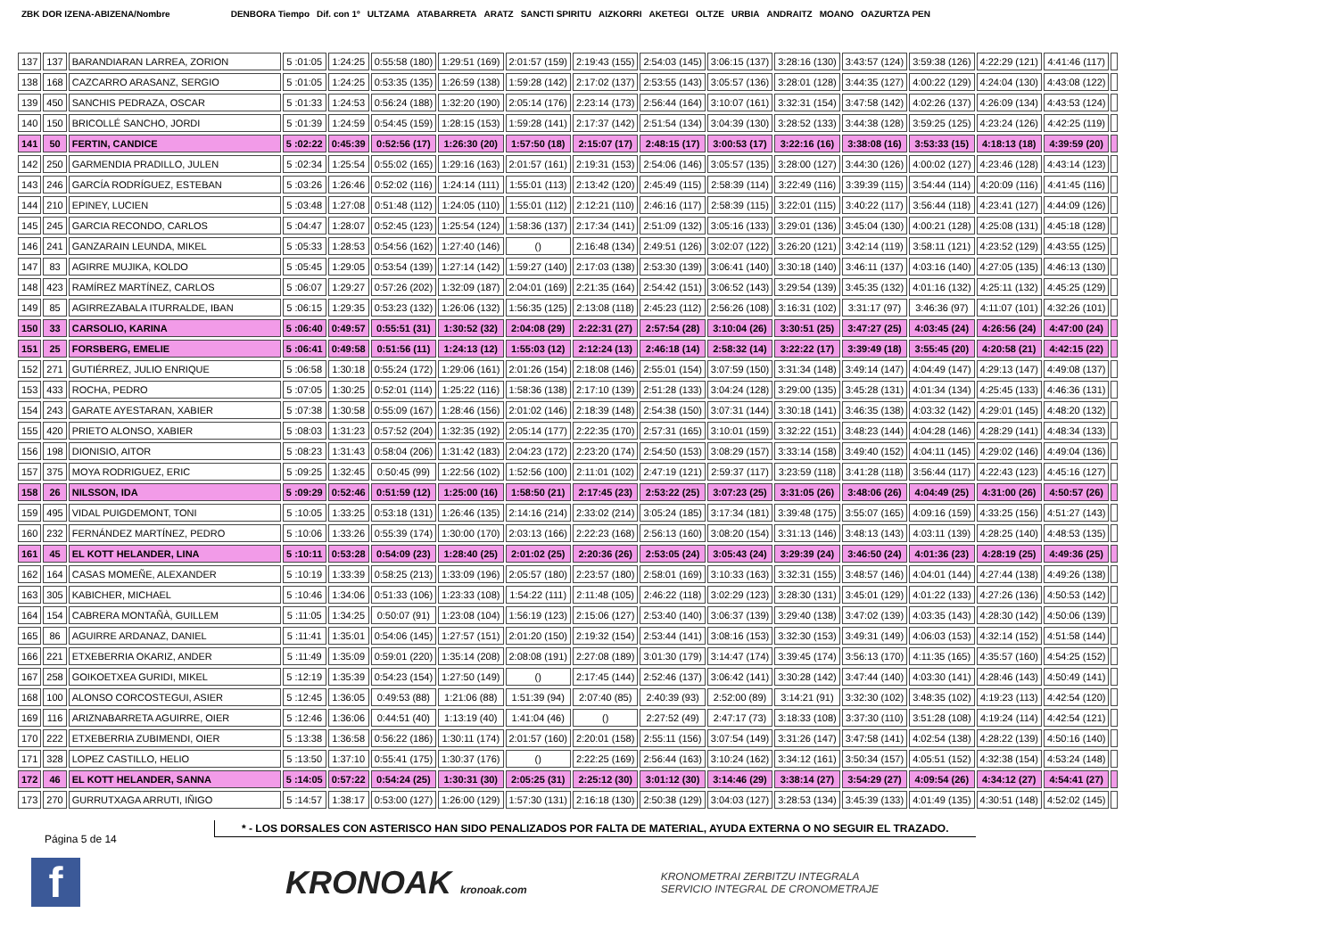ZBK DOR IZENA-ABIZENA/Nombre DENBORA Tiempo Dif. con 1º ULTZAMA ATABARRETA ARATZ SANCTI SPIRITU AIZKORRI AKETEGI OLTZE URBIA ANDRAITZ MOANO OAZURTZA PEN
| 137 | 137 | BARANDIARAN LARREA, ZORION | 5 :01:05 | 1:24:25 | 0:55:58 (180) | 1:29:51 (169) | 2:01:57 (159) | 2:19:43 (155) | 2:54:03 (145) | 3:06:15 (137) | 3:28:16 (130) | 3:43:57 (124) | 3:59:38 (126) | 4:22:29 (121) | 4:41:46 (117) | |
| 138 | 168 | CAZCARRO ARASANZ, SERGIO | 5 :01:05 | 1:24:25 | 0:53:35 (135) | 1:26:59 (138) | 1:59:28 (142) | 2:17:02 (137) | 2:53:55 (143) | 3:05:57 (136) | 3:28:01 (128) | 3:44:35 (127) | 4:00:22 (129) | 4:24:04 (130) | 4:43:08 (122) | |
| 139 | 450 | SANCHIS PEDRAZA, OSCAR | 5 :01:33 | 1:24:53 | 0:56:24 (188) | 1:32:20 (190) | 2:05:14 (176) | 2:23:14 (173) | 2:56:44 (164) | 3:10:07 (161) | 3:32:31 (154) | 3:47:58 (142) | 4:02:26 (137) | 4:26:09 (134) | 4:43:53 (124) | |
| 140 | 150 | BRICOLLÉ SANCHO, JORDI | 5 :01:39 | 1:24:59 | 0:54:45 (159) | 1:28:15 (153) | 1:59:28 (141) | 2:17:37 (142) | 2:51:54 (134) | 3:04:39 (130) | 3:28:52 (133) | 3:44:38 (128) | 3:59:25 (125) | 4:23:24 (126) | 4:42:25 (119) | |
| 141 | 50 | FERTIN, CANDICE | 5 :02:22 | 0:45:39 | 0:52:56 (17) | 1:26:30 (20) | 1:57:50 (18) | 2:15:07 (17) | 2:48:15 (17) | 3:00:53 (17) | 3:22:16 (16) | 3:38:08 (16) | 3:53:33 (15) | 4:18:13 (18) | 4:39:59 (20) | |
| 142 | 250 | GARMENDIA PRADILLO, JULEN | 5 :02:34 | 1:25:54 | 0:55:02 (165) | 1:29:16 (163) | 2:01:57 (161) | 2:19:31 (153) | 2:54:06 (146) | 3:05:57 (135) | 3:28:00 (127) | 3:44:30 (126) | 4:00:02 (127) | 4:23:46 (128) | 4:43:14 (123) | |
| 143 | 246 | GARCÍA RODRÍGUEZ, ESTEBAN | 5 :03:26 | 1:26:46 | 0:52:02 (116) | 1:24:14 (111) | 1:55:01 (113) | 2:13:42 (120) | 2:45:49 (115) | 2:58:39 (114) | 3:22:49 (116) | 3:39:39 (115) | 3:54:44 (114) | 4:20:09 (116) | 4:41:45 (116) | |
| 144 | 210 | EPINEY, LUCIEN | 5 :03:48 | 1:27:08 | 0:51:48 (112) | 1:24:05 (110) | 1:55:01 (112) | 2:12:21 (110) | 2:46:16 (117) | 2:58:39 (115) | 3:22:01 (115) | 3:40:22 (117) | 3:56:44 (118) | 4:23:41 (127) | 4:44:09 (126) | |
| 145 | 245 | GARCIA RECONDO, CARLOS | 5 :04:47 | 1:28:07 | 0:52:45 (123) | 1:25:54 (124) | 1:58:36 (137) | 2:17:34 (141) | 2:51:09 (132) | 3:05:16 (133) | 3:29:01 (136) | 3:45:04 (130) | 4:00:21 (128) | 4:25:08 (131) | 4:45:18 (128) | |
| 146 | 241 | GANZARAIN LEUNDA, MIKEL | 5 :05:33 | 1:28:53 | 0:54:56 (162) | 1:27:40 (146) | () | 2:16:48 (134) | 2:49:51 (126) | 3:02:07 (122) | 3:26:20 (121) | 3:42:14 (119) | 3:58:11 (121) | 4:23:52 (129) | 4:43:55 (125) | |
| 147 | 83 | AGIRRE MUJIKA, KOLDO | 5 :05:45 | 1:29:05 | 0:53:54 (139) | 1:27:14 (142) | 1:59:27 (140) | 2:17:03 (138) | 2:53:30 (139) | 3:06:41 (140) | 3:30:18 (140) | 3:46:11 (137) | 4:03:16 (140) | 4:27:05 (135) | 4:46:13 (130) | |
| 148 | 423 | RAMÍREZ MARTÍNEZ, CARLOS | 5 :06:07 | 1:29:27 | 0:57:26 (202) | 1:32:09 (187) | 2:04:01 (169) | 2:21:35 (164) | 2:54:42 (151) | 3:06:52 (143) | 3:29:54 (139) | 3:45:35 (132) | 4:01:16 (132) | 4:25:11 (132) | 4:45:25 (129) | |
| 149 | 85 | AGIRREZABALA ITURRALDE, IBAN | 5 :06:15 | 1:29:35 | 0:53:23 (132) | 1:26:06 (132) | 1:56:35 (125) | 2:13:08 (118) | 2:45:23 (112) | 2:56:26 (108) | 3:16:31 (102) | 3:31:17 (97) | 3:46:36 (97) | 4:11:07 (101) | 4:32:26 (101) | |
| 150 | 33 | CARSOLIO, KARINA | 5 :06:40 | 0:49:57 | 0:55:51 (31) | 1:30:52 (32) | 2:04:08 (29) | 2:22:31 (27) | 2:57:54 (28) | 3:10:04 (26) | 3:30:51 (25) | 3:47:27 (25) | 4:03:45 (24) | 4:26:56 (24) | 4:47:00 (24) | |
| 151 | 25 | FORSBERG, EMELIE | 5 :06:41 | 0:49:58 | 0:51:56 (11) | 1:24:13 (12) | 1:55:03 (12) | 2:12:24 (13) | 2:46:18 (14) | 2:58:32 (14) | 3:22:22 (17) | 3:39:49 (18) | 3:55:45 (20) | 4:20:58 (21) | 4:42:15 (22) | |
| 152 | 271 | GUTIÉRREZ, JULIO ENRIQUE | 5 :06:58 | 1:30:18 | 0:55:24 (172) | 1:29:06 (161) | 2:01:26 (154) | 2:18:08 (146) | 2:55:01 (154) | 3:07:59 (150) | 3:31:34 (148) | 3:49:14 (147) | 4:04:49 (147) | 4:29:13 (147) | 4:49:08 (137) | |
| 153 | 433 | ROCHA, PEDRO | 5 :07:05 | 1:30:25 | 0:52:01 (114) | 1:25:22 (116) | 1:58:36 (138) | 2:17:10 (139) | 2:51:28 (133) | 3:04:24 (128) | 3:29:00 (135) | 3:45:28 (131) | 4:01:34 (134) | 4:25:45 (133) | 4:46:36 (131) | |
| 154 | 243 | GARATE AYESTARAN, XABIER | 5 :07:38 | 1:30:58 | 0:55:09 (167) | 1:28:46 (156) | 2:01:02 (146) | 2:18:39 (148) | 2:54:38 (150) | 3:07:31 (144) | 3:30:18 (141) | 3:46:35 (138) | 4:03:32 (142) | 4:29:01 (145) | 4:48:20 (132) | |
| 155 | 420 | PRIETO ALONSO, XABIER | 5 :08:03 | 1:31:23 | 0:57:52 (204) | 1:32:35 (192) | 2:05:14 (177) | 2:22:35 (170) | 2:57:31 (165) | 3:10:01 (159) | 3:32:22 (151) | 3:48:23 (144) | 4:04:28 (146) | 4:28:29 (141) | 4:48:34 (133) | |
| 156 | 198 | DIONISIO, AITOR | 5 :08:23 | 1:31:43 | 0:58:04 (206) | 1:31:42 (183) | 2:04:23 (172) | 2:23:20 (174) | 2:54:50 (153) | 3:08:29 (157) | 3:33:14 (158) | 3:49:40 (152) | 4:04:11 (145) | 4:29:02 (146) | 4:49:04 (136) | |
| 157 | 375 | MOYA RODRIGUEZ, ERIC | 5 :09:25 | 1:32:45 | 0:50:45 (99) | 1:22:56 (102) | 1:52:56 (100) | 2:11:01 (102) | 2:47:19 (121) | 2:59:37 (117) | 3:23:59 (118) | 3:41:28 (118) | 3:56:44 (117) | 4:22:43 (123) | 4:45:16 (127) | |
| 158 | 26 | NILSSON, IDA | 5 :09:29 | 0:52:46 | 0:51:59 (12) | 1:25:00 (16) | 1:58:50 (21) | 2:17:45 (23) | 2:53:22 (25) | 3:07:23 (25) | 3:31:05 (26) | 3:48:06 (26) | 4:04:49 (25) | 4:31:00 (26) | 4:50:57 (26) | |
| 159 | 495 | VIDAL PUIGDEMONT, TONI | 5 :10:05 | 1:33:25 | 0:53:18 (131) | 1:26:46 (135) | 2:14:16 (214) | 2:33:02 (214) | 3:05:24 (185) | 3:17:34 (181) | 3:39:48 (175) | 3:55:07 (165) | 4:09:16 (159) | 4:33:25 (156) | 4:51:27 (143) | |
| 160 | 232 | FERNÁNDEZ MARTÍNEZ, PEDRO | 5 :10:06 | 1:33:26 | 0:55:39 (174) | 1:30:00 (170) | 2:03:13 (166) | 2:22:23 (168) | 2:56:13 (160) | 3:08:20 (154) | 3:31:13 (146) | 3:48:13 (143) | 4:03:11 (139) | 4:28:25 (140) | 4:48:53 (135) | |
| 161 | 45 | EL KOTT HELANDER, LINA | 5 :10:11 | 0:53:28 | 0:54:09 (23) | 1:28:40 (25) | 2:01:02 (25) | 2:20:36 (26) | 2:53:05 (24) | 3:05:43 (24) | 3:29:39 (24) | 3:46:50 (24) | 4:01:36 (23) | 4:28:19 (25) | 4:49:36 (25) | |
| 162 | 164 | CASAS MOMEÑE, ALEXANDER | 5 :10:19 | 1:33:39 | 0:58:25 (213) | 1:33:09 (196) | 2:05:57 (180) | 2:23:57 (180) | 2:58:01 (169) | 3:10:33 (163) | 3:32:31 (155) | 3:48:57 (146) | 4:04:01 (144) | 4:27:44 (138) | 4:49:26 (138) | |
| 163 | 305 | KABICHER, MICHAEL | 5 :10:46 | 1:34:06 | 0:51:33 (106) | 1:23:33 (108) | 1:54:22 (111) | 2:11:48 (105) | 2:46:22 (118) | 3:02:29 (123) | 3:28:30 (131) | 3:45:01 (129) | 4:01:22 (133) | 4:27:26 (136) | 4:50:53 (142) | |
| 164 | 154 | CABRERA MONTAÑÀ, GUILLEM | 5 :11:05 | 1:34:25 | 0:50:07 (91) | 1:23:08 (104) | 1:56:19 (123) | 2:15:06 (127) | 2:53:40 (140) | 3:06:37 (139) | 3:29:40 (138) | 3:47:02 (139) | 4:03:35 (143) | 4:28:30 (142) | 4:50:06 (139) | |
| 165 | 86 | AGUIRRE ARDANAZ, DANIEL | 5 :11:41 | 1:35:01 | 0:54:06 (145) | 1:27:57 (151) | 2:01:20 (150) | 2:19:32 (154) | 2:53:44 (141) | 3:08:16 (153) | 3:32:30 (153) | 3:49:31 (149) | 4:06:03 (153) | 4:32:14 (152) | 4:51:58 (144) | |
| 166 | 221 | ETXEBERRIA OKARIZ, ANDER | 5 :11:49 | 1:35:09 | 0:59:01 (220) | 1:35:14 (208) | 2:08:08 (191) | 2:27:08 (189) | 3:01:30 (179) | 3:14:47 (174) | 3:39:45 (174) | 3:56:13 (170) | 4:11:35 (165) | 4:35:57 (160) | 4:54:25 (152) | |
| 167 | 258 | GOIKOETXEA GURIDI, MIKEL | 5 :12:19 | 1:35:39 | 0:54:23 (154) | 1:27:50 (149) | () | 2:17:45 (144) | 2:52:46 (137) | 3:06:42 (141) | 3:30:28 (142) | 3:47:44 (140) | 4:03:30 (141) | 4:28:46 (143) | 4:50:49 (141) | |
| 168 | 100 | ALONSO CORCOSTEGUI, ASIER | 5 :12:45 | 1:36:05 | 0:49:53 (88) | 1:21:06 (88) | 1:51:39 (94) | 2:07:40 (85) | 2:40:39 (93) | 2:52:00 (89) | 3:14:21 (91) | 3:32:30 (102) | 3:48:35 (102) | 4:19:23 (113) | 4:42:54 (120) | |
| 169 | 116 | ARIZNABARRETA AGUIRRE, OIER | 5 :12:46 | 1:36:06 | 0:44:51 (40) | 1:13:19 (40) | 1:41:04 (46) | () | 2:27:52 (49) | 2:47:17 (73) | 3:18:33 (108) | 3:37:30 (110) | 3:51:28 (108) | 4:19:24 (114) | 4:42:54 (121) | |
| 170 | 222 | ETXEBERRIA ZUBIMENDI, OIER | 5 :13:38 | 1:36:58 | 0:56:22 (186) | 1:30:11 (174) | 2:01:57 (160) | 2:20:01 (158) | 2:55:11 (156) | 3:07:54 (149) | 3:31:26 (147) | 3:47:58 (141) | 4:02:54 (138) | 4:28:22 (139) | 4:50:16 (140) | |
| 171 | 328 | LOPEZ CASTILLO, HELIO | 5 :13:50 | 1:37:10 | 0:55:41 (175) | 1:30:37 (176) | () | 2:22:25 (169) | 2:56:44 (163) | 3:10:24 (162) | 3:34:12 (161) | 3:50:34 (157) | 4:05:51 (152) | 4:32:38 (154) | 4:53:24 (148) | |
| 172 | 46 | EL KOTT HELANDER, SANNA | 5 :14:05 | 0:57:22 | 0:54:24 (25) | 1:30:31 (30) | 2:05:25 (31) | 2:25:12 (30) | 3:01:12 (30) | 3:14:46 (29) | 3:38:14 (27) | 3:54:29 (27) | 4:09:54 (26) | 4:34:12 (27) | 4:54:41 (27) | |
| 173 | 270 | GURRUTXAGA ARRUTI, IÑIGO | 5 :14:57 | 1:38:17 | 0:53:00 (127) | 1:26:00 (129) | 1:57:30 (131) | 2:16:18 (130) | 2:50:38 (129) | 3:04:03 (127) | 3:28:53 (134) | 3:45:39 (133) | 4:01:49 (135) | 4:30:51 (148) | 4:52:02 (145) | |
Página 5 de 14
* - LOS DORSALES CON ASTERISCO HAN SIDO PENALIZADOS POR FALTA DE MATERIAL, AYUDA EXTERNA O NO SEGUIR EL TRAZADO.
f
KRONOAK kronoak.com
KRONOMETRAI ZERBITZU INTEGRALA
SERVICIO INTEGRAL DE CRONOMETRAJE